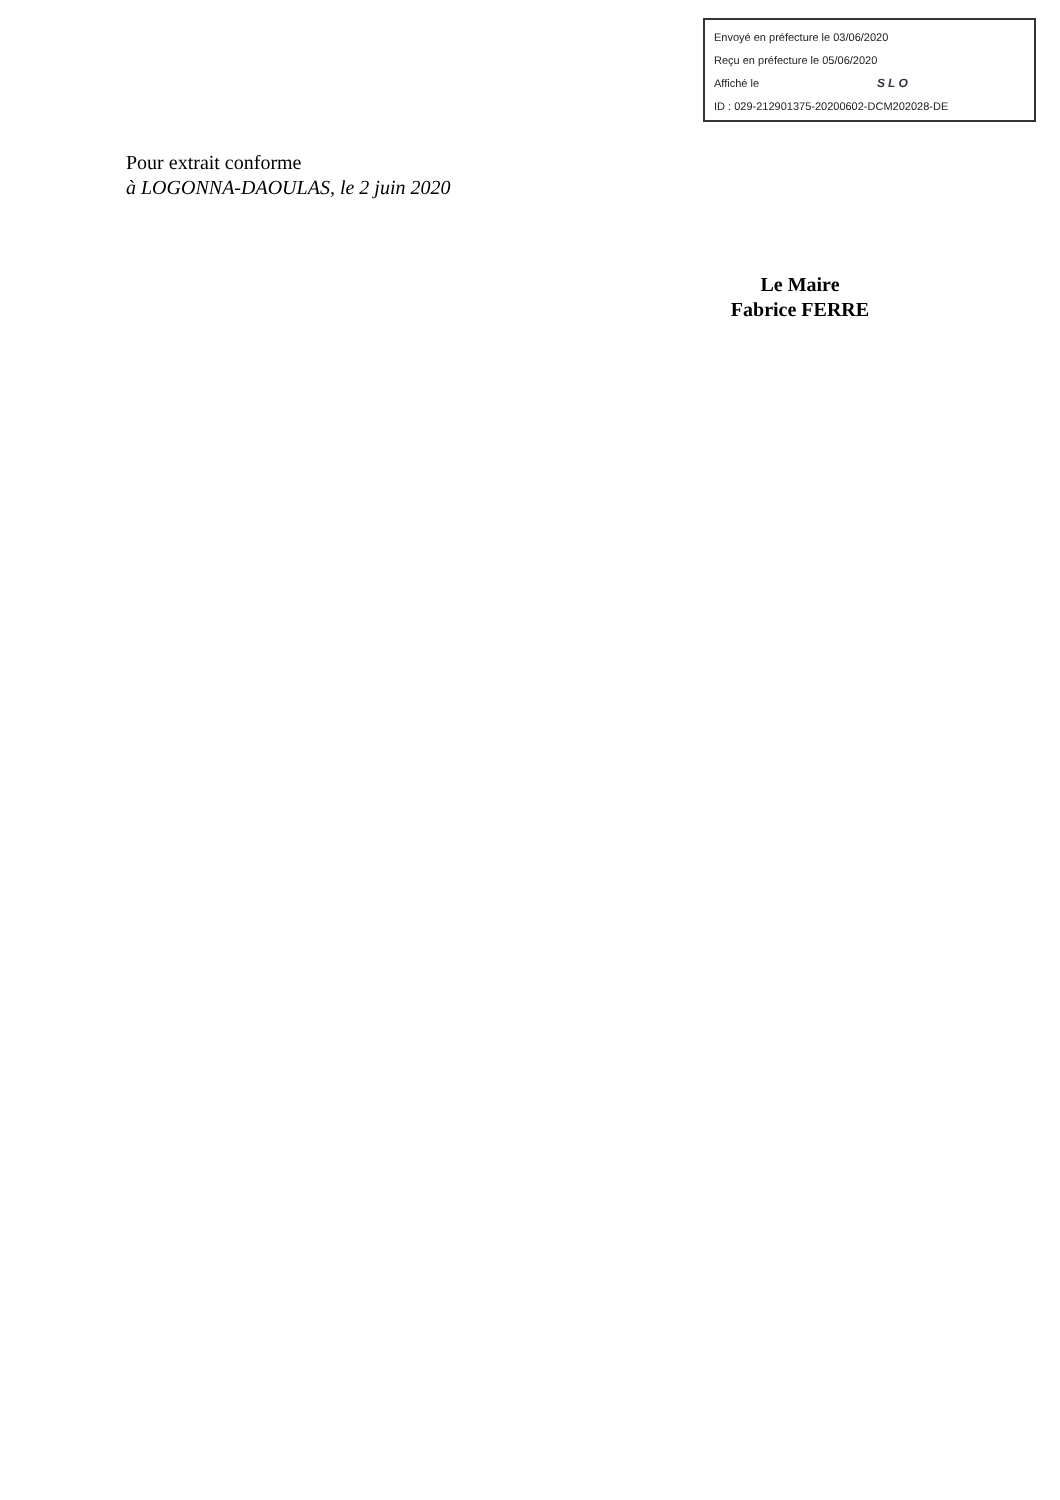Envoyé en préfecture le 03/06/2020
Reçu en préfecture le 05/06/2020
Affiché le SLO
ID : 029-212901375-20200602-DCM202028-DE
Pour extrait conforme
à LOGONNA-DAOULAS, le 2 juin 2020
Le Maire
Fabrice FERRE